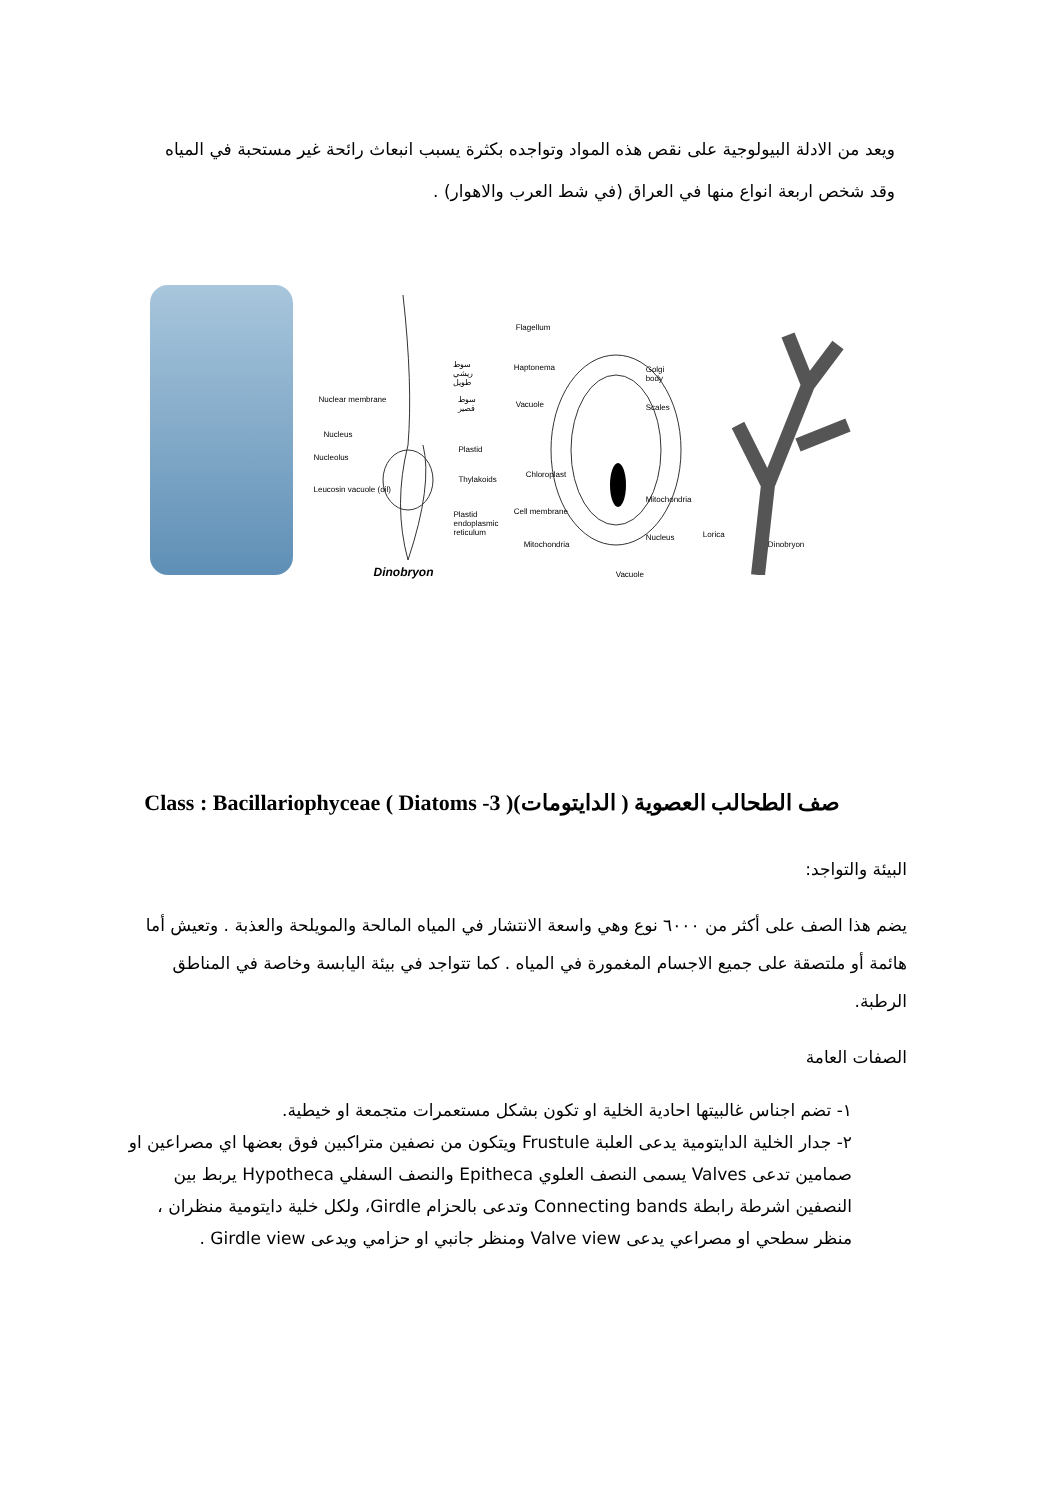ويعد من الادلة البيولوجية على نقص هذه المواد وتواجده بكثرة يسبب انبعاث رائحة غير مستحبة في المياه وقد شخص اربعة انواع منها في العراق (في شط العرب والاهوار) .
Nuclear membrane
Nucleus
Nucleolus
Leucosin vacuole (oil)
سوط ريشي طويل
سوط قصير
Plastid
Thylakoids
Plastid endoplasmic reticulum
Dinobryon
Flagellum
Haptonema
Vacuole
Chloroplast
Cell membrane
Mitochondria
Golgi body
Scales
Mitochondria
Nucleus
Vacuole
Lorica
Dinobryon
صف الطحالب العصوية ( الدايتومات)( 3- Class : Bacillariophyceae ( Diatoms
البيئة والتواجد:
يضم هذا الصف على أكثر من ٦٠٠٠ نوع وهي واسعة الانتشار في المياه المالحة والمويلحة والعذبة . وتعيش أما هائمة أو ملتصقة على جميع الاجسام المغمورة في المياه . كما تتواجد في بيئة اليابسة وخاصة في المناطق الرطبة.
الصفات العامة
١- تضم اجناس غالبيتها احادية الخلية او تكون بشكل مستعمرات متجمعة او خيطية.
٢- جدار الخلية الدايتومية يدعى العلبة Frustule ويتكون من نصفين متراكبين فوق بعضها اي مصراعين او صمامين تدعى Valves يسمى النصف العلوي Epitheca والنصف السفلي Hypotheca يربط بين النصفين اشرطة رابطة Connecting bands وتدعى بالحزام Girdle، ولكل خلية دايتومية منظران ، منظر سطحي او مصراعي يدعى Valve view ومنظر جانبي او حزامي ويدعى Girdle view .